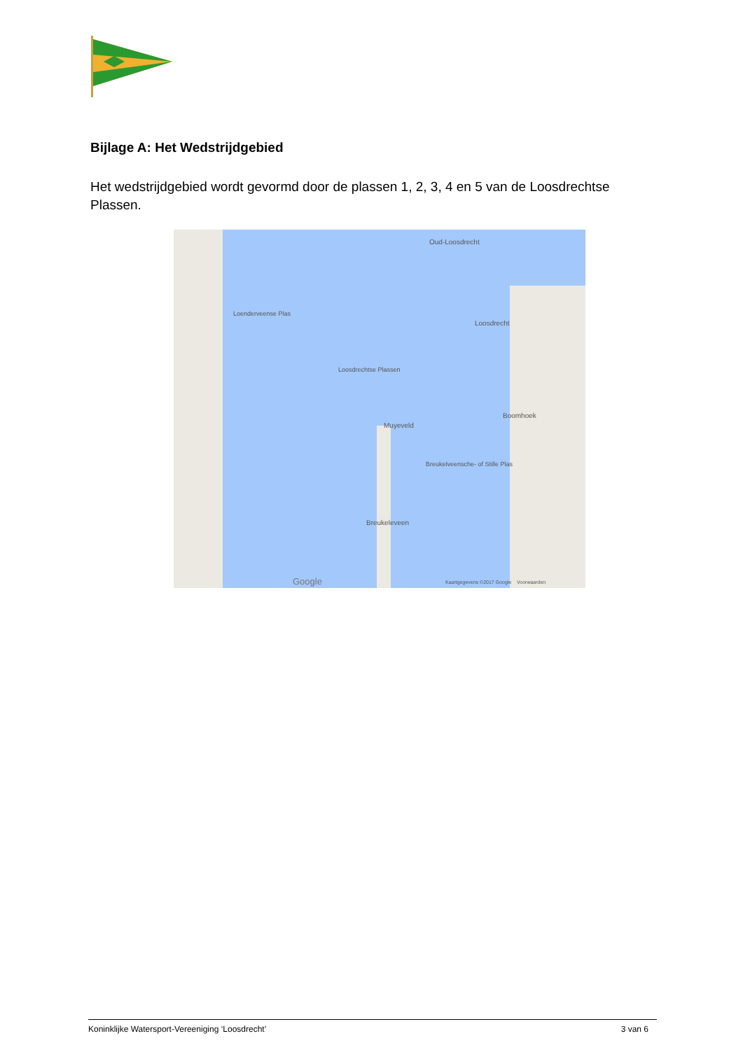Bijlage A: Het Wedstrijdgebied
Het wedstrijdgebied wordt gevormd door de plassen 1, 2, 3, 4 en 5 van de Loosdrechtse Plassen.
Oud-Loosdrecht
Loosdrecht
Loosdrechtse Plassen
Boomhoek
Muyeveld
Breukeleveen
Breukelveensche- of Stille Plas
Loenderveense Plas
Google Kaartgegevens ©2017 Google Voorwaarden
Koninklijke Watersport-Vereeniging ‘Loosdrecht’ 3 van 6